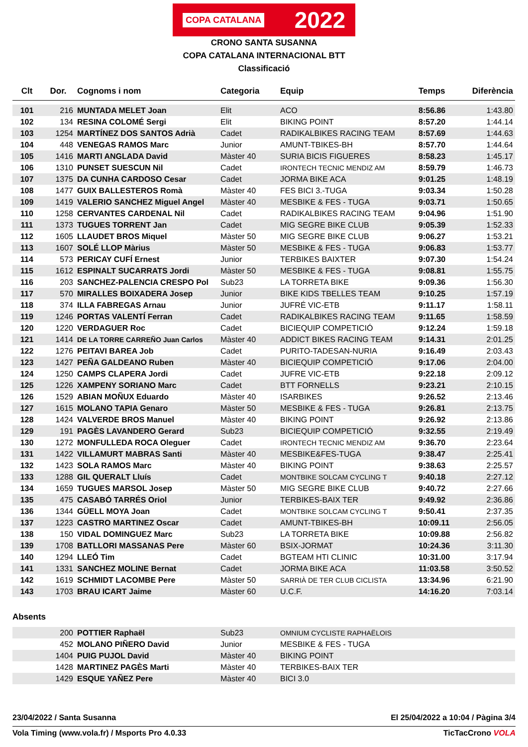COPA CATALANA 2022
CRONO SANTA SUSANNA
COPA CATALANA INTERNACIONAL BTT
Classificació
| Clt | Dor. | Cognoms i nom | Categoria | Equip | Temps | Diferència |
| --- | --- | --- | --- | --- | --- | --- |
| 101 | 216 | MUNTADA MELET Joan | Elit | ACO | 8:56.86 | 1:43.80 |
| 102 | 134 | RESINA COLOMÉ Sergi | Elit | BIKING POINT | 8:57.20 | 1:44.14 |
| 103 | 1254 | MARTÍNEZ DOS SANTOS Adrià | Cadet | RADIKALBIKES RACING TEAM | 8:57.69 | 1:44.63 |
| 104 | 448 | VENEGAS RAMOS Marc | Junior | AMUNT-TBIKES-BH | 8:57.70 | 1:44.64 |
| 105 | 1416 | MARTI ANGLADA David | Màster 40 | SURIA BICIS FIGUERES | 8:58.23 | 1:45.17 |
| 106 | 1310 | PUNSET SUESCUN Nil | Cadet | IRONTECH TECNIC MENDIZ AM | 8:59.79 | 1:46.73 |
| 107 | 1375 | DA CUNHA CARDOSO Cesar | Cadet | JORMA BIKE ACA | 9:01.25 | 1:48.19 |
| 108 | 1477 | GUIX BALLESTEROS Romà | Màster 40 | FES BICI 3.-TUGA | 9:03.34 | 1:50.28 |
| 109 | 1419 | VALERIO SANCHEZ Miguel Angel | Màster 40 | MESBIKE & FES - TUGA | 9:03.71 | 1:50.65 |
| 110 | 1258 | CERVANTES CARDENAL Nil | Cadet | RADIKALBIKES RACING TEAM | 9:04.96 | 1:51.90 |
| 111 | 1373 | TUGUES TORRENT Jan | Cadet | MIG SEGRE BIKE CLUB | 9:05.39 | 1:52.33 |
| 112 | 1605 | LLAUDET BROS Miquel | Màster 50 | MIG SEGRE BIKE CLUB | 9:06.27 | 1:53.21 |
| 113 | 1607 | SOLÉ LLOP Màrius | Màster 50 | MESBIKE & FES - TUGA | 9:06.83 | 1:53.77 |
| 114 | 573 | PERICAY CUFÍ Ernest | Junior | TERBIKES BAIXTER | 9:07.30 | 1:54.24 |
| 115 | 1612 | ESPINALT SUCARRATS Jordi | Màster 50 | MESBIKE & FES - TUGA | 9:08.81 | 1:55.75 |
| 116 | 203 | SANCHEZ-PALENCIA CRESPO Pol | Sub23 | LA TORRETA BIKE | 9:09.36 | 1:56.30 |
| 117 | 570 | MIRALLES BOIXADERA Josep | Junior | BIKE KIDS TBELLES TEAM | 9:10.25 | 1:57.19 |
| 118 | 374 | ILLA FABREGAS Arnau | Junior | JUFRÉ VIC-ETB | 9:11.17 | 1:58.11 |
| 119 | 1246 | PORTAS VALENTÍ Ferran | Cadet | RADIKALBIKES RACING TEAM | 9:11.65 | 1:58.59 |
| 120 | 1220 | VERDAGUER Roc | Cadet | BICIEQUIP COMPETICIÓ | 9:12.24 | 1:59.18 |
| 121 | 1414 | DE LA TORRE CARREÑO Juan Carlos | Màster 40 | ADDICT BIKES RACING TEAM | 9:14.31 | 2:01.25 |
| 122 | 1276 | PEITAVI BAREA Job | Cadet | PURITO-TADESAN-NURIA | 9:16.49 | 2:03.43 |
| 123 | 1427 | PEÑA GALDEANO Ruben | Màster 40 | BICIEQUIP COMPETICIÓ | 9:17.06 | 2:04.00 |
| 124 | 1250 | CAMPS CLAPERA Jordi | Cadet | JUFRE VIC-ETB | 9:22.18 | 2:09.12 |
| 125 | 1226 | XAMPENY SORIANO Marc | Cadet | BTT FORNELLS | 9:23.21 | 2:10.15 |
| 126 | 1529 | ABIAN MOÑUX Eduardo | Màster 40 | ISARBIKES | 9:26.52 | 2:13.46 |
| 127 | 1615 | MOLANO TAPIA Genaro | Màster 50 | MESBIKE & FES - TUGA | 9:26.81 | 2:13.75 |
| 128 | 1424 | VALVERDE BROS Manuel | Màster 40 | BIKING POINT | 9:26.92 | 2:13.86 |
| 129 | 191 | PAGÈS LAVANDERO Gerard | Sub23 | BICIEQUIP COMPETICIÓ | 9:32.55 | 2:19.49 |
| 130 | 1272 | MONFULLEDA ROCA Oleguer | Cadet | IRONTECH TECNIC MENDIZ AM | 9:36.70 | 2:23.64 |
| 131 | 1422 | VILLAMURT MABRAS Santi | Màster 40 | MESBIKE&FES-TUGA | 9:38.47 | 2:25.41 |
| 132 | 1423 | SOLA RAMOS Marc | Màster 40 | BIKING POINT | 9:38.63 | 2:25.57 |
| 133 | 1288 | GIL QUERALT Lluís | Cadet | MONTBIKE SOLCAM CYCLING T | 9:40.18 | 2:27.12 |
| 134 | 1659 | TUGUES MARSOL Josep | Màster 50 | MIG SEGRE BIKE CLUB | 9:40.72 | 2:27.66 |
| 135 | 475 | CASABÓ TARRÉS Oriol | Junior | TERBIKES-BAIX TER | 9:49.92 | 2:36.86 |
| 136 | 1344 | GÜELL MOYA Joan | Cadet | MONTBIKE SOLCAM CYCLING T | 9:50.41 | 2:37.35 |
| 137 | 1223 | CASTRO MARTINEZ Oscar | Cadet | AMUNT-TBIKES-BH | 10:09.11 | 2:56.05 |
| 138 | 150 | VIDAL DOMINGUEZ Marc | Sub23 | LA TORRETA BIKE | 10:09.88 | 2:56.82 |
| 139 | 1708 | BATLLORI MASSANAS Pere | Màster 60 | BSIX-JORMAT | 10:24.36 | 3:11.30 |
| 140 | 1294 | LLEÓ Tim | Cadet | BGTEAM HTI CLINIC | 10:31.00 | 3:17.94 |
| 141 | 1331 | SANCHEZ MOLINE Bernat | Cadet | JORMA BIKE ACA | 11:03.58 | 3:50.52 |
| 142 | 1619 | SCHMIDT LACOMBE Pere | Màster 50 | SARRIÀ DE TER CLUB CICLISTA | 13:34.96 | 6:21.90 |
| 143 | 1703 | BRAU ICART Jaime | Màster 60 | U.C.F. | 14:16.20 | 7:03.14 |
Absents
| | 200 | POTTIER Raphaël | Sub23 | OMNIUM CYCLISTE RAPHAËLOIS |
| | 452 | MOLANO PIÑERO David | Junior | MESBIKE & FES - TUGA |
| | 1404 | PUIG PUJOL David | Màster 40 | BIKING POINT |
| | 1428 | MARTINEZ PAGÈS Marti | Màster 40 | TERBIKES-BAIX TER |
| | 1429 | ESQUE YAÑEZ Pere | Màster 40 | BICI 3.0 |
23/04/2022 / Santa Susanna El 25/04/2022 a 10:04 / Pàgina 3/4
Vola Timing (www.vola.fr) / Msports Pro 4.0.33 TicTacCrono VOLA